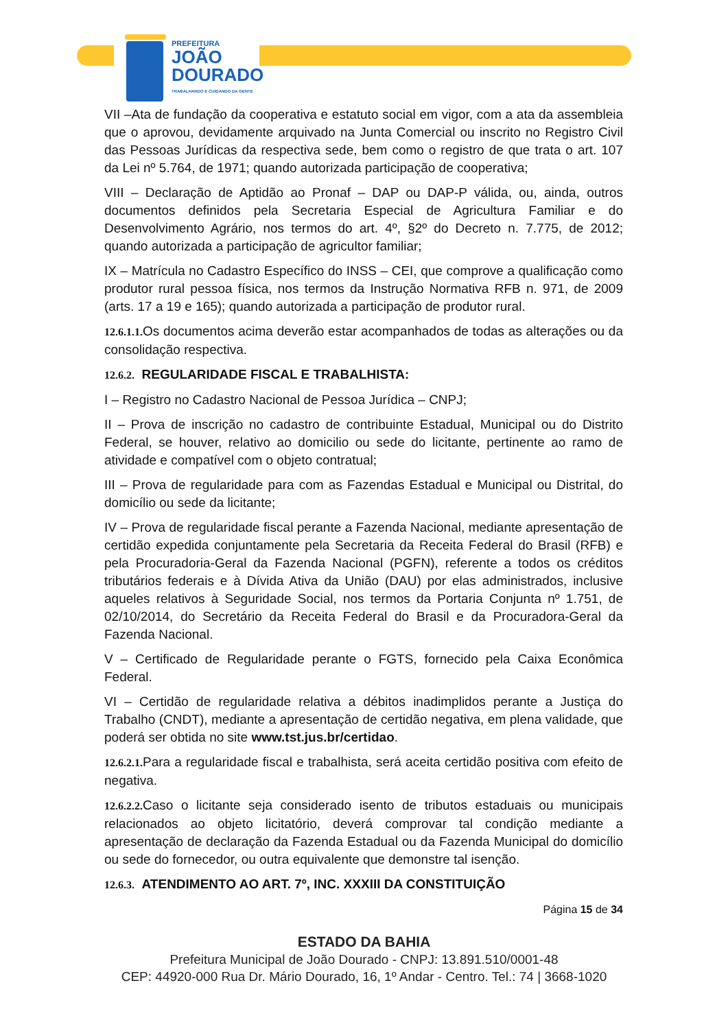PREFEITURA
JOÃO
DOURADO
TRABALHANDO E CUIDANDO DA GENTE
VII –Ata de fundação da cooperativa e estatuto social em vigor, com a ata da assembleia que o aprovou, devidamente arquivado na Junta Comercial ou inscrito no Registro Civil das Pessoas Jurídicas da respectiva sede, bem como o registro de que trata o art. 107 da Lei nº 5.764, de 1971; quando autorizada participação de cooperativa;
VIII – Declaração de Aptidão ao Pronaf – DAP ou DAP-P válida, ou, ainda, outros documentos definidos pela Secretaria Especial de Agricultura Familiar e do Desenvolvimento Agrário, nos termos do art. 4º, §2º do Decreto n. 7.775, de 2012; quando autorizada a participação de agricultor familiar;
IX – Matrícula no Cadastro Específico do INSS – CEI, que comprove a qualificação como produtor rural pessoa física, nos termos da Instrução Normativa RFB n. 971, de 2009 (arts. 17 a 19 e 165); quando autorizada a participação de produtor rural.
12.6.1.1. Os documentos acima deverão estar acompanhados de todas as alterações ou da consolidação respectiva.
12.6.2. REGULARIDADE FISCAL E TRABALHISTA:
I – Registro no Cadastro Nacional de Pessoa Jurídica – CNPJ;
II – Prova de inscrição no cadastro de contribuinte Estadual, Municipal ou do Distrito Federal, se houver, relativo ao domicilio ou sede do licitante, pertinente ao ramo de atividade e compatível com o objeto contratual;
III – Prova de regularidade para com as Fazendas Estadual e Municipal ou Distrital, do domicílio ou sede da licitante;
IV – Prova de regularidade fiscal perante a Fazenda Nacional, mediante apresentação de certidão expedida conjuntamente pela Secretaria da Receita Federal do Brasil (RFB) e pela Procuradoria-Geral da Fazenda Nacional (PGFN), referente a todos os créditos tributários federais e à Dívida Ativa da União (DAU) por elas administrados, inclusive aqueles relativos à Seguridade Social, nos termos da Portaria Conjunta nº 1.751, de 02/10/2014, do Secretário da Receita Federal do Brasil e da Procuradora-Geral da Fazenda Nacional.
V – Certificado de Regularidade perante o FGTS, fornecido pela Caixa Econômica Federal.
VI – Certidão de regularidade relativa a débitos inadimplidos perante a Justiça do Trabalho (CNDT), mediante a apresentação de certidão negativa, em plena validade, que poderá ser obtida no site www.tst.jus.br/certidao.
12.6.2.1. Para a regularidade fiscal e trabalhista, será aceita certidão positiva com efeito de negativa.
12.6.2.2. Caso o licitante seja considerado isento de tributos estaduais ou municipais relacionados ao objeto licitatório, deverá comprovar tal condição mediante a apresentação de declaração da Fazenda Estadual ou da Fazenda Municipal do domicílio ou sede do fornecedor, ou outra equivalente que demonstre tal isenção.
12.6.3. ATENDIMENTO AO ART. 7º, INC. XXXIII DA CONSTITUIÇÃO
Página 15 de 34
ESTADO DA BAHIA
Prefeitura Municipal de João Dourado - CNPJ: 13.891.510/0001-48
CEP: 44920-000 Rua Dr. Mário Dourado, 16, 1º Andar - Centro. Tel.: 74 | 3668-1020